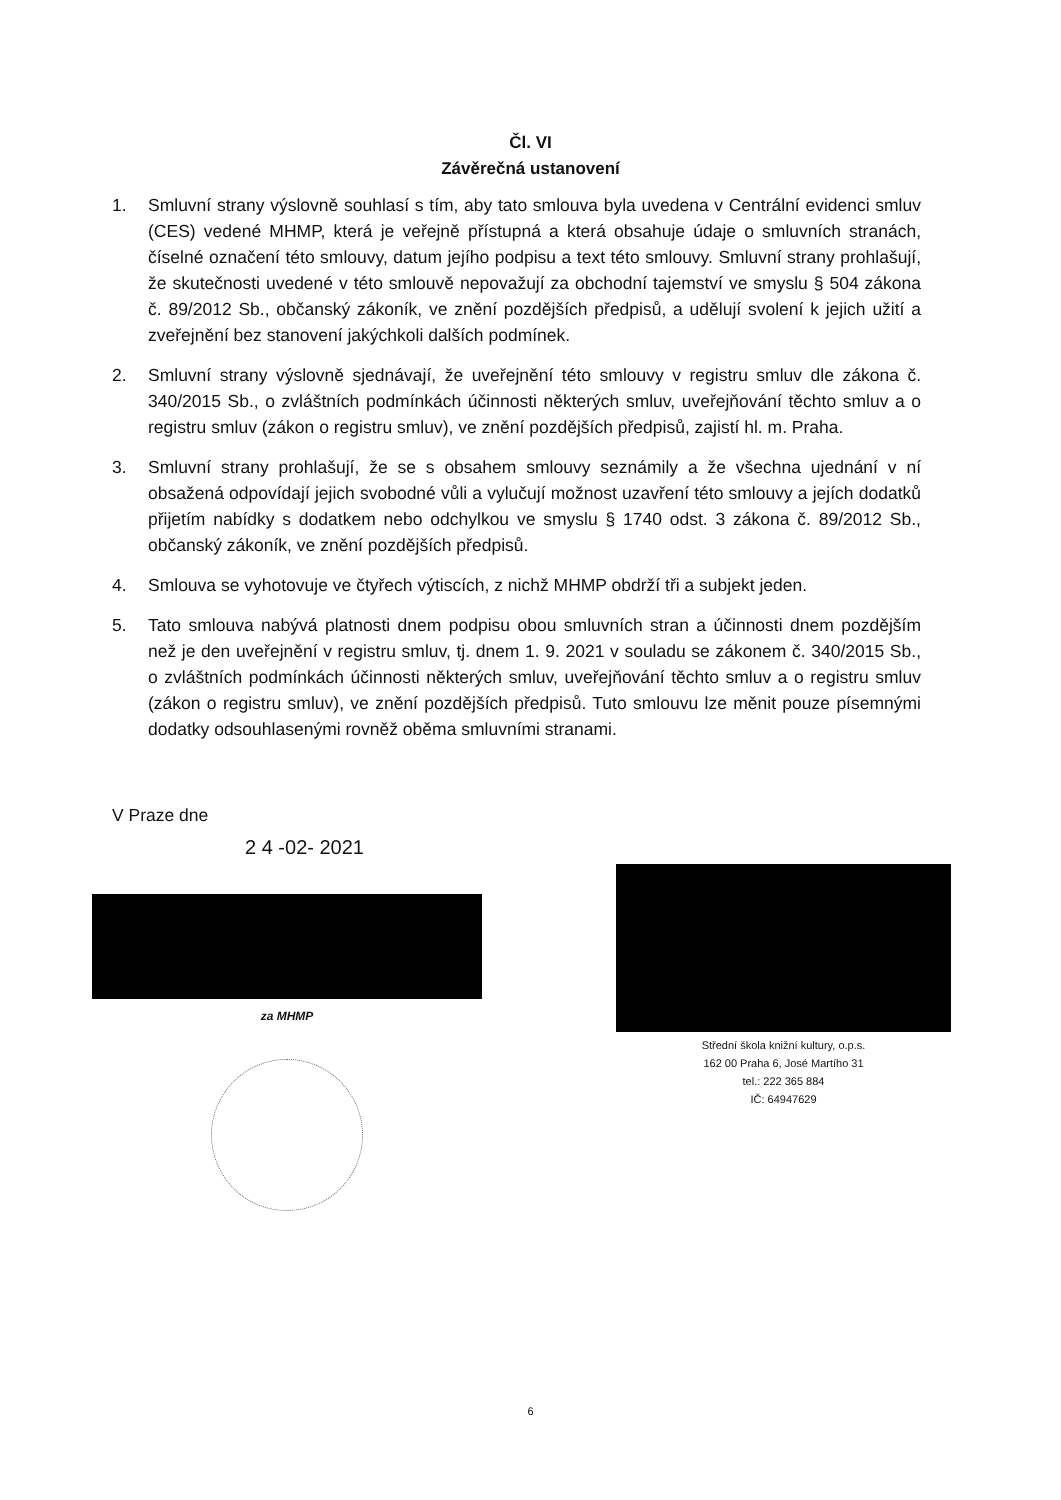Čl. VI
Závěrečná ustanovení
1. Smluvní strany výslovně souhlasí s tím, aby tato smlouva byla uvedena v Centrální evidenci smluv (CES) vedené MHMP, která je veřejně přístupná a která obsahuje údaje o smluvních stranách, číselné označení této smlouvy, datum jejího podpisu a text této smlouvy. Smluvní strany prohlašují, že skutečnosti uvedené v této smlouvě nepovažují za obchodní tajemství ve smyslu § 504 zákona č. 89/2012 Sb., občanský zákoník, ve znění pozdějších předpisů, a udělují svolení k jejich užití a zveřejnění bez stanovení jakýchkoli dalších podmínek.
2. Smluvní strany výslovně sjednávají, že uveřejnění této smlouvy v registru smluv dle zákona č. 340/2015 Sb., o zvláštních podmínkách účinnosti některých smluv, uveřejňování těchto smluv a o registru smluv (zákon o registru smluv), ve znění pozdějších předpisů, zajistí hl. m. Praha.
3. Smluvní strany prohlašují, že se s obsahem smlouvy seznámily a že všechna ujednání v ní obsažená odpovídají jejich svobodné vůli a vylučují možnost uzavření této smlouvy a jejích dodatků přijetím nabídky s dodatkem nebo odchylkou ve smyslu § 1740 odst. 3 zákona č. 89/2012 Sb., občanský zákoník, ve znění pozdějších předpisů.
4. Smlouva se vyhotovuje ve čtyřech výtiscích, z nichž MHMP obdrží tři a subjekt jeden.
5. Tato smlouva nabývá platnosti dnem podpisu obou smluvních stran a účinnosti dnem pozdějším než je den uveřejnění v registru smluv, tj. dnem 1. 9. 2021 v souladu se zákonem č. 340/2015 Sb., o zvláštních podmínkách účinnosti některých smluv, uveřejňování těchto smluv a o registru smluv (zákon o registru smluv), ve znění pozdějších předpisů. Tuto smlouvu lze měnit pouze písemnými dodatky odsouhlasenými rovněž oběma smluvními stranami.
V Praze dne
2 4 -02- 2021
za MHMP
Střední škola knižní kultury, o.p.s.
162 00 Praha 6, José Martího 31
tel.: 222 365 884
IČ: 64947629
6